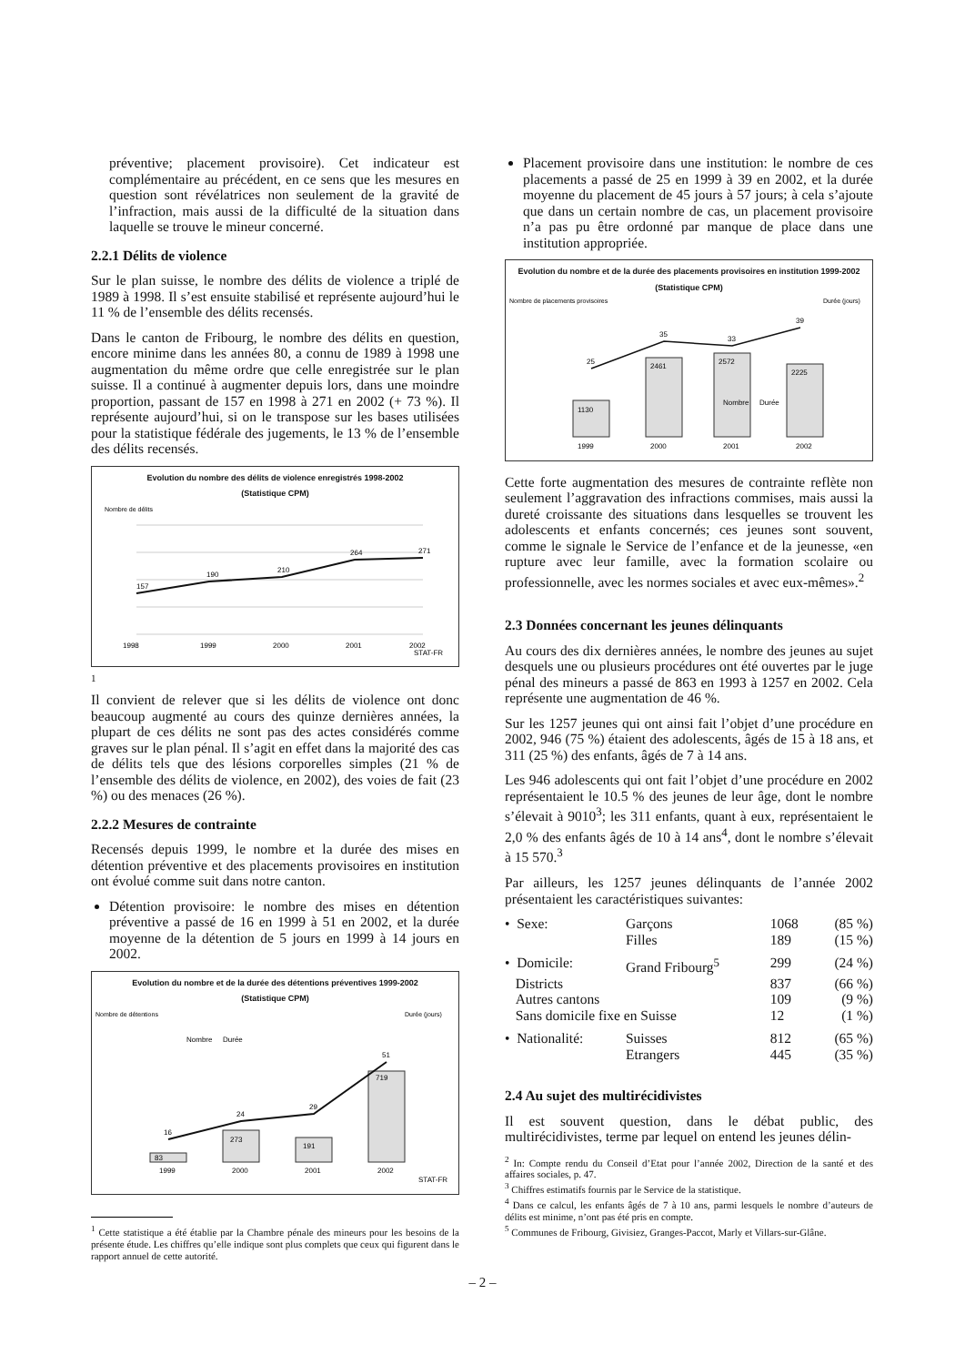préventive; placement provisoire). Cet indicateur est complémentaire au précédent, en ce sens que les mesures en question sont révélatrices non seulement de la gravité de l’infraction, mais aussi de la difficulté de la situation dans laquelle se trouve le mineur concerné.
2.2.1 Délits de violence
Sur le plan suisse, le nombre des délits de violence a triplé de 1989 à 1998. Il s’est ensuite stabilisé et représente aujourd’hui le 11 % de l’ensemble des délits recensés.
Dans le canton de Fribourg, le nombre des délits en question, encore minime dans les années 80, a connu de 1989 à 1998 une augmentation du même ordre que celle enregistrée sur le plan suisse. Il a continué à augmenter depuis lors, dans une moindre proportion, passant de 157 en 1998 à 271 en 2002 (+ 73 %). Il représente aujourd’hui, si on le transpose sur les bases utilisées pour la statistique fédérale des jugements, le 13 % de l’ensemble des délits recensés.
Evolution du nombre des délits de violence enregistrés 1998-2002
(Statistique CPM)
Nombre de délits
157
190
210
264
271
1998
1999
2000
2001
2002
STAT-FR
1
Il convient de relever que si les délits de violence ont donc beaucoup augmenté au cours des quinze dernières années, la plupart de ces délits ne sont pas des actes considérés comme graves sur le plan pénal. Il s’agit en effet dans la majorité des cas de délits tels que des lésions corporelles simples (21 % de l’ensemble des délits de violence, en 2002), des voies de fait (23 %) ou des menaces (26 %).
2.2.2 Mesures de contrainte
Recensés depuis 1999, le nombre et la durée des mises en détention préventive et des placements provisoires en institution ont évolué comme suit dans notre canton.
Détention provisoire: le nombre des mises en détention préventive a passé de 16 en 1999 à 51 en 2002, et la durée moyenne de la détention de 5 jours en 1999 à 14 jours en 2002.
Evolution du nombre et de la durée des détentions préventives 1999-2002
(Statistique CPM)
Nombre de détentions
Durée (jours)
16
24
29
51
83
273
191
719
1999
2000
2001
2002
Nombre
Durée
STAT-FR
<sup>1</sup> Cette statistique a été établie par la Chambre pénale des mineurs pour les besoins de la présente étude. Les chiffres qu’elle indique sont plus complets que ceux qui figurent dans le rapport annuel de cette autorité.
Placement provisoire dans une institution: le nombre de ces placements a passé de 25 en 1999 à 39 en 2002, et la durée moyenne du placement de 45 jours à 57 jours; à cela s’ajoute que dans un certain nombre de cas, un placement provisoire n’a pas pu être ordonné par manque de place dans une institution appropriée.
Evolution du nombre et de la durée des placements provisoires en institution 1999-2002
(Statistique CPM)
Nombre de placements provisoires
Durée (jours)
25
35
33
39
1130
2461
2572
2225
Nombre
Durée
1999
2000
2001
2002
Cette forte augmentation des mesures de contrainte reflète non seulement l’aggravation des infractions commises, mais aussi la dureté croissante des situations dans lesquelles se trouvent les adolescents et enfants concernés; ces jeunes sont souvent, comme le signale le Service de l’enfance et de la jeunesse, «en rupture avec leur famille, avec la formation scolaire ou professionnelle, avec les normes sociales et avec eux-mêmes».<sup>2</sup>
2.3 Données concernant les jeunes délinquants
Au cours des dix dernières années, le nombre des jeunes au sujet desquels une ou plusieurs procédures ont été ouvertes par le juge pénal des mineurs a passé de 863 en 1993 à 1257 en 2002. Cela représente une augmentation de 46 %.
Sur les 1257 jeunes qui ont ainsi fait l’objet d’une procédure en 2002, 946 (75 %) étaient des adolescents, âgés de 15 à 18 ans, et 311 (25 %) des enfants, âgés de 7 à 14 ans.
Les 946 adolescents qui ont fait l’objet d’une procédure en 2002 représentaient le 10.5 % des jeunes de leur âge, dont le nombre s’élevait à 9010<sup>3</sup>; les 311 enfants, quant à eux, représentaient le 2,0 % des enfants âgés de 10 à 14 ans<sup>4</sup>, dont le nombre s’élevait à 15 570.<sup>3</sup>
Par ailleurs, les 1257 jeunes délinquants de l’année 2002 présentaient les caractéristiques suivantes:
| • Sexe: | Garçons | 1068 | (85 %) |
| | Filles | 189 | (15 %) |
| • Domicile: | Grand Fribourg<sup>5</sup> | 299 | (24 %) |
| Districts | | 837 | (66 %) |
| Autres cantons | | 109 | (9 %) |
| Sans domicile fixe en Suisse | | 12 | (1 %) |
| • Nationalité: | Suisses | 812 | (65 %) |
| | Etrangers | 445 | (35 %) |
2.4 Au sujet des multirécidivistes
Il est souvent question, dans le débat public, des multirécidivistes, terme par lequel on entend les jeunes délin-
<sup>2</sup> In: Compte rendu du Conseil d’Etat pour l’année 2002, Direction de la santé et des affaires sociales, p. 47.
<sup>3</sup> Chiffres estimatifs fournis par le Service de la statistique.
<sup>4</sup> Dans ce calcul, les enfants âgés de 7 à 10 ans, parmi lesquels le nombre d’auteurs de délits est minime, n’ont pas été pris en compte.
<sup>5</sup> Communes de Fribourg, Givisiez, Granges-Paccot, Marly et Villars-sur-Glâne.
– 2 –